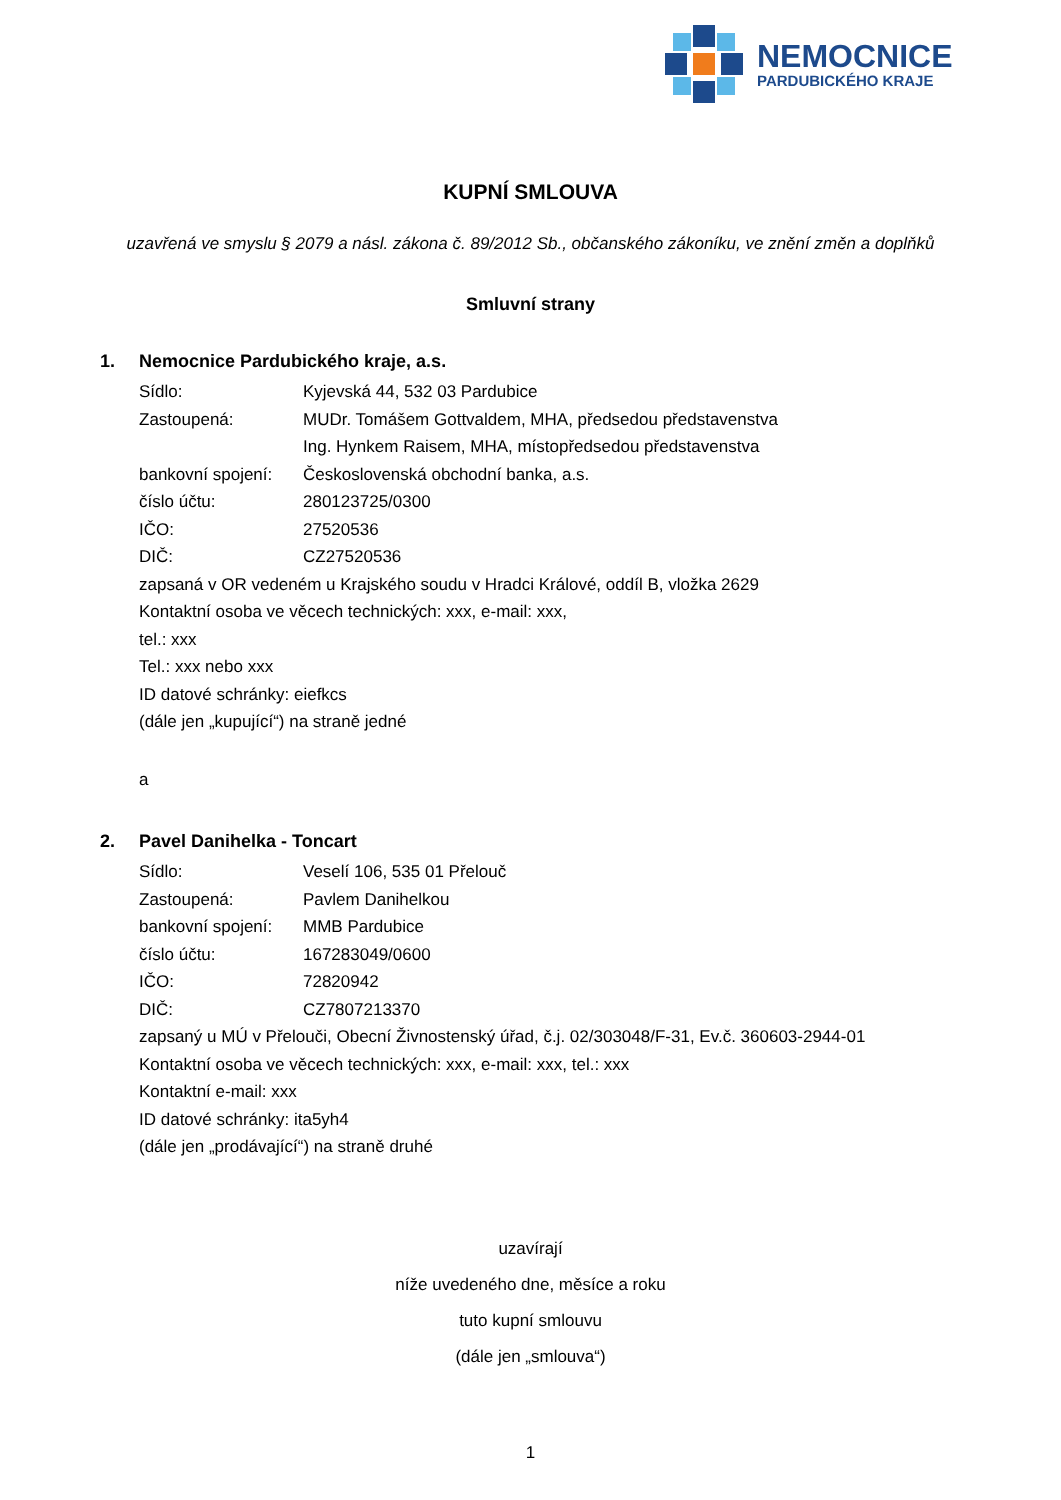NEMOCNICE
PARDUBICKÉHO KRAJE
KUPNÍ SMLOUVA
uzavřená ve smyslu § 2079 a násl. zákona č. 89/2012 Sb., občanského zákoníku, ve znění změn a doplňků
Smluvní strany
1. Nemocnice Pardubického kraje, a.s.
Sídlo: Kyjevská 44, 532 03 Pardubice
Zastoupená: MUDr. Tomášem Gottvaldem, MHA, předsedou představenstva
Ing. Hynkem Raisem, MHA, místopředsedou představenstva
bankovní spojení:
Československá obchodní banka, a.s.
číslo účtu: 280123725/0300
IČO: 27520536
DIČ: CZ27520536
zapsaná v OR vedeném u Krajského soudu v Hradci Králové, oddíl B, vložka 2629
Kontaktní osoba ve věcech technických: xxx, e-mail: xxx,
tel.: xxx
Tel.: xxx nebo xxx
ID datové schránky: eiefkcs
(dále jen „kupující“) na straně jedné
a
2. Pavel Danihelka - Toncart
Sídlo: Veselí 106, 535 01 Přelouč
Zastoupená: Pavlem Danihelkou
bankovní spojení:
MMB Pardubice
číslo účtu: 167283049/0600
IČO: 72820942
DIČ: CZ7807213370
zapsaný u MÚ v Přelouči, Obecní Živnostenský úřad, č.j. 02/303048/F-31, Ev.č. 360603-2944-01
Kontaktní osoba ve věcech technických: xxx, e-mail: xxx, tel.: xxx
Kontaktní e-mail: xxx
ID datové schránky: ita5yh4
(dále jen „prodávající“) na straně druhé
uzavírají
níže uvedeného dne, měsíce a roku
tuto kupní smlouvu
(dále jen „smlouva“)
1